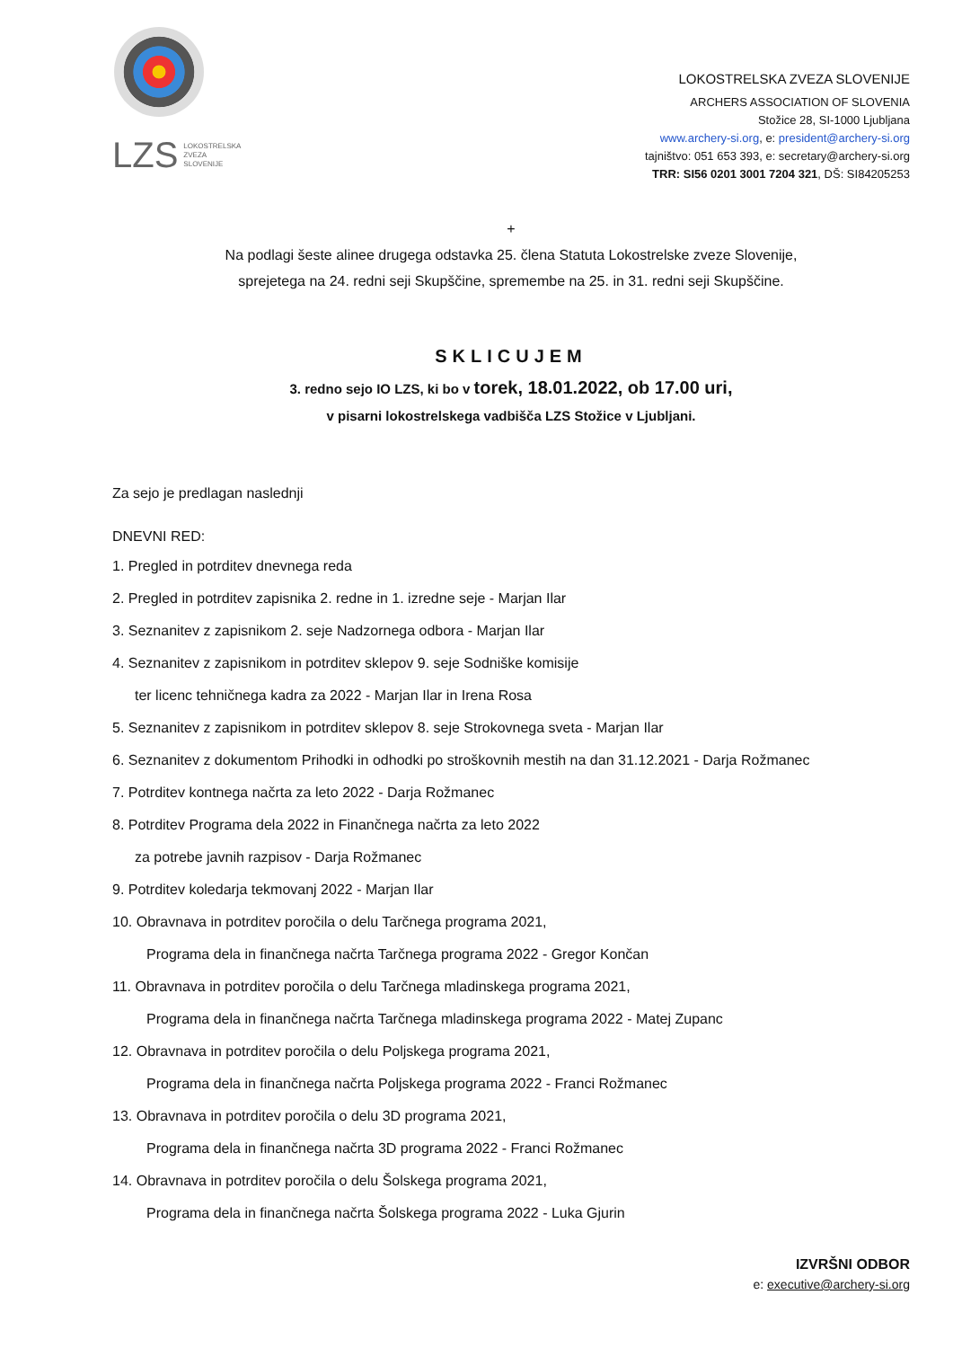LZS LOKOSTRELSKA
ZVEZA
SLOVENIJE
LOKOSTRELSKA ZVEZA SLOVENIJE
ARCHERS ASSOCIATION OF SLOVENIA
Stožice 28, SI-1000 Ljubljana
www.archery-si.org, e: president@archery-si.org
tajništvo: 051 653 393, e: secretary@archery-si.org
TRR: SI56 0201 3001 7204 321, DŠ: SI84205253
+
Na podlagi šeste alinee drugega odstavka 25. člena Statuta Lokostrelske zveze Slovenije,
sprejetega na 24. redni seji Skupščine, spremembe na 25. in 31. redni seji Skupščine.
SKLICUJEM
3. redno sejo IO LZS, ki bo v torek, 18.01.2022, ob 17.00 uri,
v pisarni lokostrelskega vadbišča LZS Stožice v Ljubljani.
Za sejo je predlagan naslednji
DNEVNI RED:
1. Pregled in potrditev dnevnega reda
2. Pregled in potrditev zapisnika 2. redne in 1. izredne seje - Marjan Ilar
3. Seznanitev z zapisnikom 2. seje Nadzornega odbora - Marjan Ilar
4. Seznanitev z zapisnikom in potrditev sklepov 9. seje Sodniške komisije
ter licenc tehničnega kadra za 2022 - Marjan Ilar in Irena Rosa
5. Seznanitev z zapisnikom in potrditev sklepov 8. seje Strokovnega sveta - Marjan Ilar
6. Seznanitev z dokumentom Prihodki in odhodki po stroškovnih mestih na dan 31.12.2021 - Darja Rožmanec
7. Potrditev kontnega načrta za leto 2022 - Darja Rožmanec
8. Potrditev Programa dela 2022 in Finančnega načrta za leto 2022
za potrebe javnih razpisov - Darja Rožmanec
9. Potrditev koledarja tekmovanj 2022 - Marjan Ilar
10. Obravnava in potrditev poročila o delu Tarčnega programa 2021,
Programa dela in finančnega načrta Tarčnega programa 2022 - Gregor Končan
11. Obravnava in potrditev poročila o delu Tarčnega mladinskega programa 2021,
Programa dela in finančnega načrta Tarčnega mladinskega programa 2022 - Matej Zupanc
12. Obravnava in potrditev poročila o delu Poljskega programa 2021,
Programa dela in finančnega načrta Poljskega programa 2022 - Franci Rožmanec
13. Obravnava in potrditev poročila o delu 3D programa 2021,
Programa dela in finančnega načrta 3D programa 2022 - Franci Rožmanec
14. Obravnava in potrditev poročila o delu Šolskega programa 2021,
Programa dela in finančnega načrta Šolskega programa 2022 - Luka Gjurin
IZVRŠNI ODBOR
e: executive@archery-si.org